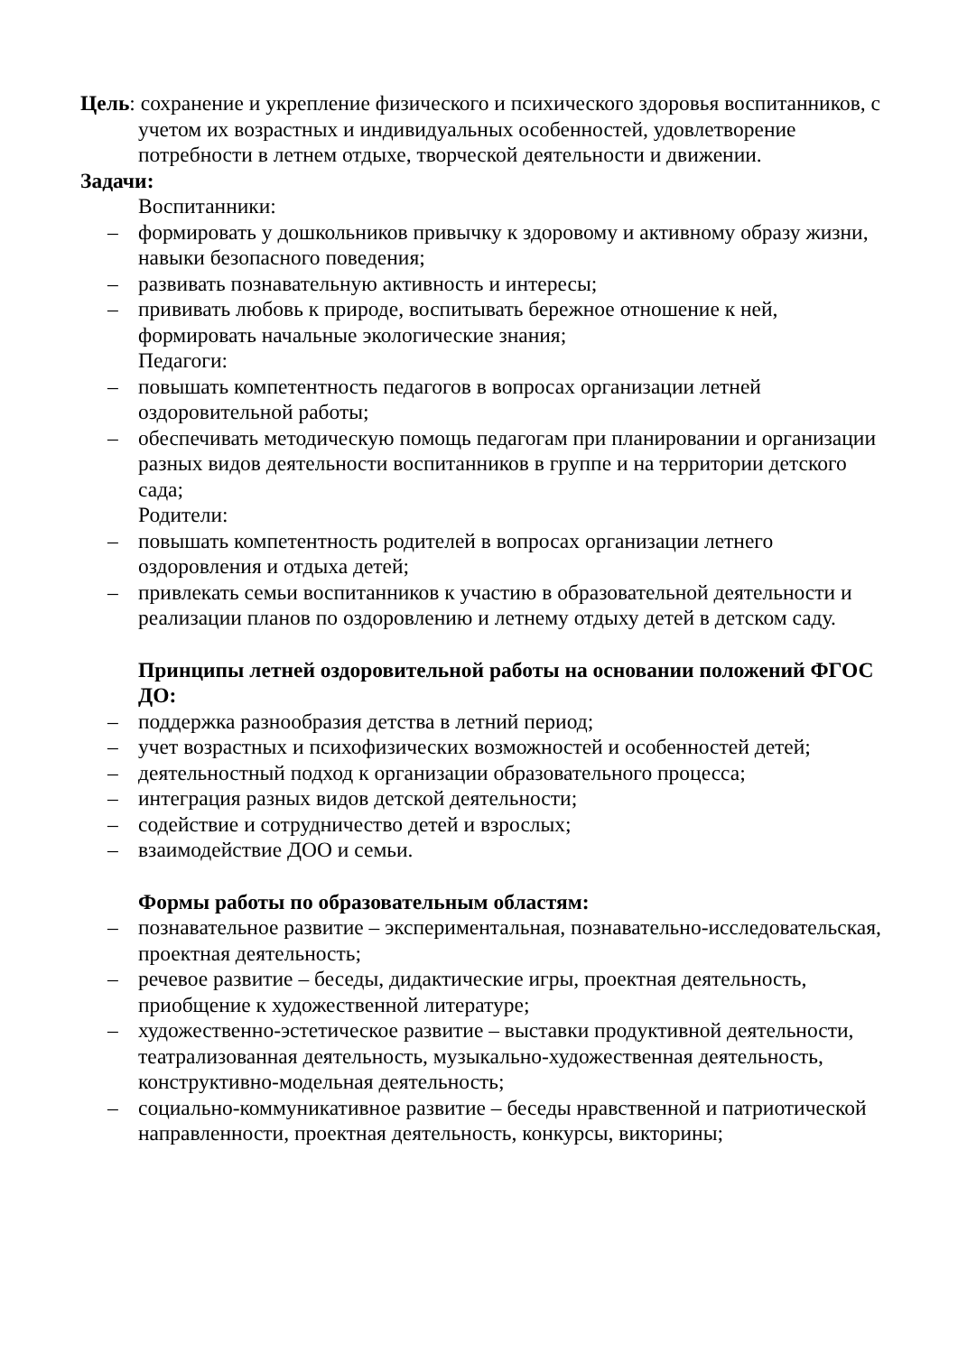Цель: сохранение и укрепление физического и психического здоровья воспитанников, с учетом их возрастных и индивидуальных особенностей, удовлетворение потребности в летнем отдыхе, творческой деятельности и движении.
Задачи:
Воспитанники:
– формировать у дошкольников привычку к здоровому и активному образу жизни, навыки безопасного поведения;
– развивать познавательную активность и интересы;
– прививать любовь к природе, воспитывать бережное отношение к ней, формировать начальные экологические знания;
Педагоги:
– повышать компетентность педагогов в вопросах организации летней оздоровительной работы;
– обеспечивать методическую помощь педагогам при планировании и организации разных видов деятельности воспитанников в группе и на территории детского сада;
Родители:
– повышать компетентность родителей в вопросах организации летнего оздоровления и отдыха детей;
– привлекать семьи воспитанников к участию в образовательной деятельности и реализации планов по оздоровлению и летнему отдыху детей в детском саду.
Принципы летней оздоровительной работы на основании положений ФГОС ДО:
– поддержка разнообразия детства в летний период;
– учет возрастных и психофизических возможностей и особенностей детей;
– деятельностный подход к организации образовательного процесса;
– интеграция разных видов детской деятельности;
– содействие и сотрудничество детей и взрослых;
– взаимодействие ДОО и семьи.
Формы работы по образовательным областям:
– познавательное развитие – экспериментальная, познавательно-исследовательская, проектная деятельность;
– речевое развитие – беседы, дидактические игры, проектная деятельность, приобщение к художественной литературе;
– художественно-эстетическое развитие – выставки продуктивной деятельности, театрализованная деятельность, музыкально-художественная деятельность, конструктивно-модельная деятельность;
– социально-коммуникативное развитие – беседы нравственной и патриотической направленности, проектная деятельность, конкурсы, викторины;